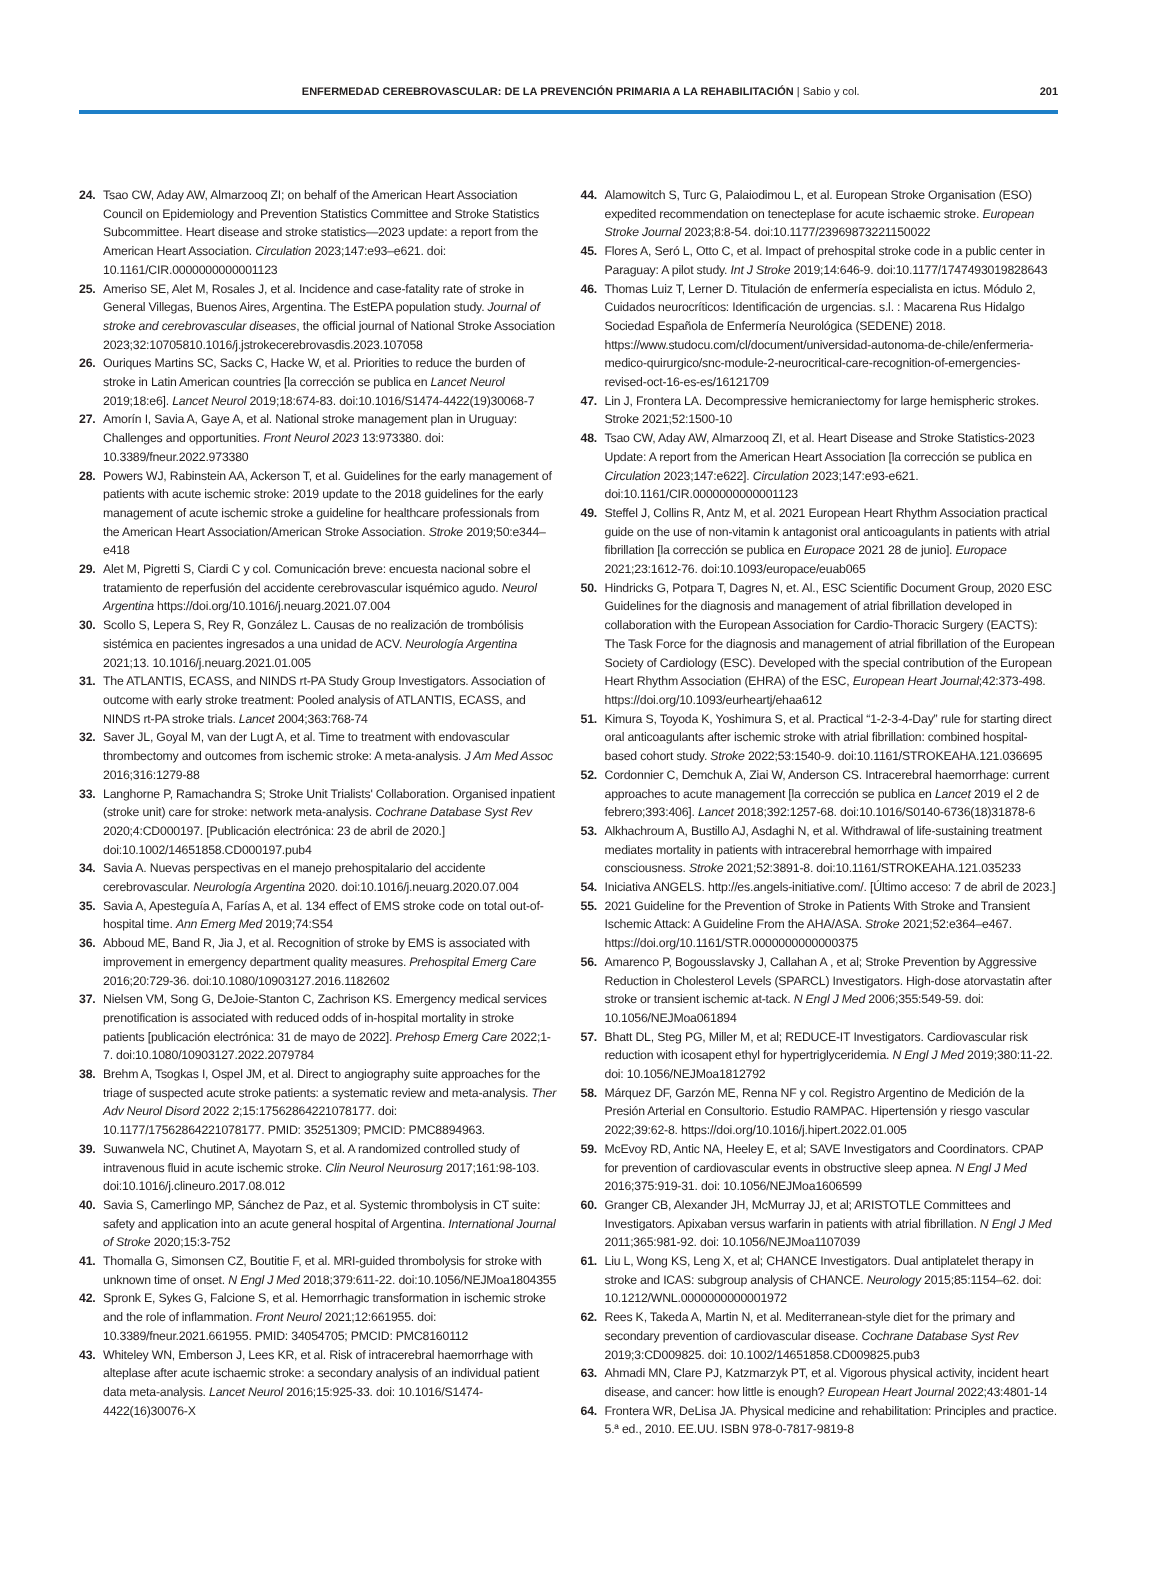ENFERMEDAD CEREBROVASCULAR: DE LA PREVENCIÓN PRIMARIA A LA REHABILITACIÓN | Sabio y col. 201
24. Tsao CW, Aday AW, Almarzooq ZI; on behalf of the American Heart Association Council on Epidemiology and Prevention Statistics Committee and Stroke Statistics Subcommittee. Heart disease and stroke statistics—2023 update: a report from the American Heart Association. Circulation 2023;147:e93–e621. doi: 10.1161/CIR.0000000000001123
25. Ameriso SE, Alet M, Rosales J, et al. Incidence and case-fatality rate of stroke in General Villegas, Buenos Aires, Argentina. The EstEPA population study. Journal of stroke and cerebrovascular diseases, the official journal of National Stroke Association 2023;32:10705810.1016/j.jstrokecerebrovasdis.2023.107058
26. Ouriques Martins SC, Sacks C, Hacke W, et al. Priorities to reduce the burden of stroke in Latin American countries [la corrección se publica en Lancet Neurol 2019;18:e6]. Lancet Neurol 2019;18:674-83. doi:10.1016/S1474-4422(19)30068-7
27. Amorín I, Savia A, Gaye A, et al. National stroke management plan in Uruguay: Challenges and opportunities. Front Neurol 2023 13:973380. doi: 10.3389/fneur.2022.973380
28. Powers WJ, Rabinstein AA, Ackerson T, et al. Guidelines for the early management of patients with acute ischemic stroke: 2019 update to the 2018 guidelines for the early management of acute ischemic stroke a guideline for healthcare professionals from the American Heart Association/American Stroke Association. Stroke 2019;50:e344–e418
29. Alet M, Pigretti S, Ciardi C y col. Comunicación breve: encuesta nacional sobre el tratamiento de reperfusión del accidente cerebrovascular isquémico agudo. Neurol Argentina https://doi.org/10.1016/j.neuarg.2021.07.004
30. Scollo S, Lepera S, Rey R, González L. Causas de no realización de trombólisis sistémica en pacientes ingresados a una unidad de ACV. Neurología Argentina 2021;13. 10.1016/j.neuarg.2021.01.005
31. The ATLANTIS, ECASS, and NINDS rt-PA Study Group Investigators. Association of outcome with early stroke treatment: Pooled analysis of ATLANTIS, ECASS, and NINDS rt-PA stroke trials. Lancet 2004;363:768-74
32. Saver JL, Goyal M, van der Lugt A, et al. Time to treatment with endovascular thrombectomy and outcomes from ischemic stroke: A meta-analysis. J Am Med Assoc 2016;316:1279-88
33. Langhorne P, Ramachandra S; Stroke Unit Trialists' Collaboration. Organised inpatient (stroke unit) care for stroke: network meta-analysis. Cochrane Database Syst Rev 2020;4:CD000197. [Publicación electrónica: 23 de abril de 2020.] doi:10.1002/14651858.CD000197.pub4
34. Savia A. Nuevas perspectivas en el manejo prehospitalario del accidente cerebrovascular. Neurología Argentina 2020. doi:10.1016/j.neuarg.2020.07.004
35. Savia A, Apesteguía A, Farías A, et al. 134 effect of EMS stroke code on total out-of-hospital time. Ann Emerg Med 2019;74:S54
36. Abboud ME, Band R, Jia J, et al. Recognition of stroke by EMS is associated with improvement in emergency department quality measures. Prehospital Emerg Care 2016;20:729-36. doi:10.1080/10903127.2016.1182602
37. Nielsen VM, Song G, DeJoie-Stanton C, Zachrison KS. Emergency medical services prenotification is associated with reduced odds of in-hospital mortality in stroke patients [publicación electrónica: 31 de mayo de 2022]. Prehosp Emerg Care 2022;1-7. doi:10.1080/10903127.2022.2079784
38. Brehm A, Tsogkas I, Ospel JM, et al. Direct to angiography suite approaches for the triage of suspected acute stroke patients: a systematic review and meta-analysis. Ther Adv Neurol Disord 2022 2;15:17562864221078177. doi: 10.1177/17562864221078177. PMID: 35251309; PMCID: PMC8894963.
39. Suwanwela NC, Chutinet A, Mayotarn S, et al. A randomized controlled study of intravenous fluid in acute ischemic stroke. Clin Neurol Neurosurg 2017;161:98-103. doi:10.1016/j.clineuro.2017.08.012
40. Savia S, Camerlingo MP, Sánchez de Paz, et al. Systemic thrombolysis in CT suite: safety and application into an acute general hospital of Argentina. International Journal of Stroke 2020;15:3-752
41. Thomalla G, Simonsen CZ, Boutitie F, et al. MRI-guided thrombolysis for stroke with unknown time of onset. N Engl J Med 2018;379:611-22. doi:10.1056/NEJMoa1804355
42. Spronk E, Sykes G, Falcione S, et al. Hemorrhagic transformation in ischemic stroke and the role of inflammation. Front Neurol 2021;12:661955. doi: 10.3389/fneur.2021.661955. PMID: 34054705; PMCID: PMC8160112
43. Whiteley WN, Emberson J, Lees KR, et al. Risk of intracerebral haemorrhage with alteplase after acute ischaemic stroke: a secondary analysis of an individual patient data meta-analysis. Lancet Neurol 2016;15:925-33. doi: 10.1016/S1474-4422(16)30076-X
44. Alamowitch S, Turc G, Palaiodimou L, et al. European Stroke Organisation (ESO) expedited recommendation on tenecteplase for acute ischaemic stroke. European Stroke Journal 2023;8:8-54. doi:10.1177/23969873221150022
45. Flores A, Seró L, Otto C, et al. Impact of prehospital stroke code in a public center in Paraguay: A pilot study. Int J Stroke 2019;14:646-9. doi:10.1177/1747493019828643
46. Thomas Luiz T, Lerner D. Titulación de enfermería especialista en ictus. Módulo 2, Cuidados neurocríticos: Identificación de urgencias. s.l. : Macarena Rus Hidalgo Sociedad Española de Enfermería Neurológica (SEDENE) 2018. https://www.studocu.com/cl/document/universidad-autonoma-de-chile/enfermeria-medico-quirurgico/snc-module-2-neurocritical-care-recognition-of-emergencies-revised-oct-16-es-es/16121709
47. Lin J, Frontera LA. Decompressive hemicraniectomy for large hemispheric strokes. Stroke 2021;52:1500-10
48. Tsao CW, Aday AW, Almarzooq ZI, et al. Heart Disease and Stroke Statistics-2023 Update: A report from the American Heart Association [la corrección se publica en Circulation 2023;147:e622]. Circulation 2023;147:e93-e621. doi:10.1161/CIR.0000000000001123
49. Steffel J, Collins R, Antz M, et al. 2021 European Heart Rhythm Association practical guide on the use of non-vitamin k antagonist oral anticoagulants in patients with atrial fibrillation [la corrección se publica en Europace 2021 28 de junio]. Europace 2021;23:1612-76. doi:10.1093/europace/euab065
50. Hindricks G, Potpara T, Dagres N, et. Al., ESC Scientific Document Group, 2020 ESC Guidelines for the diagnosis and management of atrial fibrillation developed in collaboration with the European Association for Cardio-Thoracic Surgery (EACTS): The Task Force for the diagnosis and management of atrial fibrillation of the European Society of Cardiology (ESC). Developed with the special contribution of the European Heart Rhythm Association (EHRA) of the ESC, European Heart Journal;42:373-498. https://doi.org/10.1093/eurheartj/ehaa612
51. Kimura S, Toyoda K, Yoshimura S, et al. Practical “1-2-3-4-Day” rule for starting direct oral anticoagulants after ischemic stroke with atrial fibrillation: combined hospital-based cohort study. Stroke 2022;53:1540-9. doi:10.1161/STROKEAHA.121.036695
52. Cordonnier C, Demchuk A, Ziai W, Anderson CS. Intracerebral haemorrhage: current approaches to acute management [la corrección se publica en Lancet 2019 el 2 de febrero;393:406]. Lancet 2018;392:1257-68. doi:10.1016/S0140-6736(18)31878-6
53. Alkhachroum A, Bustillo AJ, Asdaghi N, et al. Withdrawal of life-sustaining treatment mediates mortality in patients with intracerebral hemorrhage with impaired consciousness. Stroke 2021;52:3891-8. doi:10.1161/STROKEAHA.121.035233
54. Iniciativa ANGELS. http://es.angels-initiative.com/. [Último acceso: 7 de abril de 2023.]
55. 2021 Guideline for the Prevention of Stroke in Patients With Stroke and Transient Ischemic Attack: A Guideline From the AHA/ASA. Stroke 2021;52:e364–e467. https://doi.org/10.1161/STR.0000000000000375
56. Amarenco P, Bogousslavsky J, Callahan A , et al; Stroke Prevention by Aggressive Reduction in Cholesterol Levels (SPARCL) Investigators. High-dose atorvastatin after stroke or transient ischemic at-tack. N Engl J Med 2006;355:549-59. doi: 10.1056/NEJMoa061894
57. Bhatt DL, Steg PG, Miller M, et al; REDUCE-IT Investigators. Cardiovascular risk reduction with icosapent ethyl for hypertriglyceridemia. N Engl J Med 2019;380:11-22. doi: 10.1056/NEJMoa1812792
58. Márquez DF, Garzón ME, Renna NF y col. Registro Argentino de Medición de la Presión Arterial en Consultorio. Estudio RAMPAC. Hipertensión y riesgo vascular 2022;39:62-8. https://doi.org/10.1016/j.hipert.2022.01.005
59. McEvoy RD, Antic NA, Heeley E, et al; SAVE Investigators and Coordinators. CPAP for prevention of cardiovascular events in obstructive sleep apnea. N Engl J Med 2016;375:919-31. doi: 10.1056/NEJMoa1606599
60. Granger CB, Alexander JH, McMurray JJ, et al; ARISTOTLE Committees and Investigators. Apixaban versus warfarin in patients with atrial fibrillation. N Engl J Med 2011;365:981-92. doi: 10.1056/NEJMoa1107039
61. Liu L, Wong KS, Leng X, et al; CHANCE Investigators. Dual antiplatelet therapy in stroke and ICAS: subgroup analysis of CHANCE. Neurology 2015;85:1154–62. doi: 10.1212/WNL.0000000000001972
62. Rees K, Takeda A, Martin N, et al. Mediterranean-style diet for the primary and secondary prevention of cardiovascular disease. Cochrane Database Syst Rev 2019;3:CD009825. doi: 10.1002/14651858.CD009825.pub3
63. Ahmadi MN, Clare PJ, Katzmarzyk PT, et al. Vigorous physical activity, incident heart disease, and cancer: how little is enough? European Heart Journal 2022;43:4801-14
64. Frontera WR, DeLisa JA. Physical medicine and rehabilitation: Principles and practice. 5.ª ed., 2010. EE.UU. ISBN 978-0-7817-9819-8